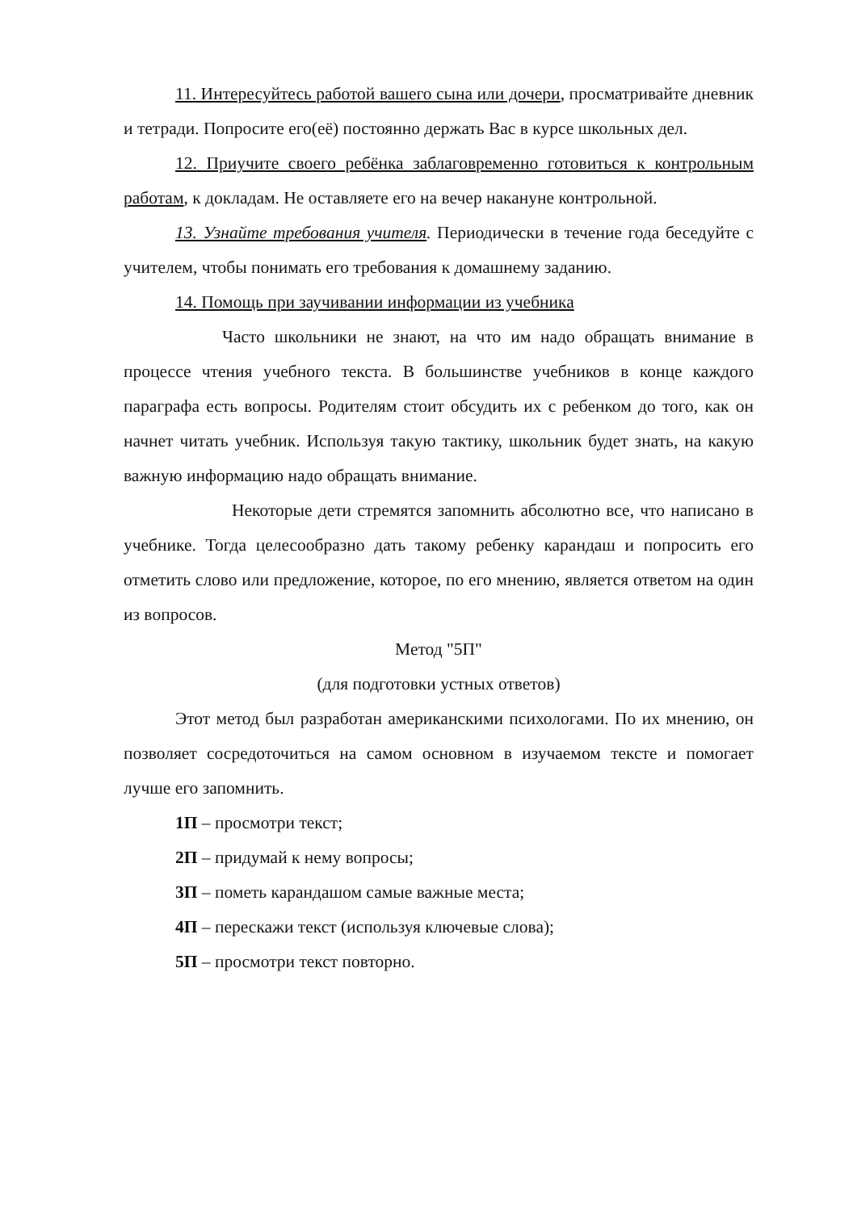11. Интересуйтесь работой вашего сына или дочери, просматривайте дневник и тетради. Попросите его(её) постоянно держать Вас в курсе школьных дел.
12. Приучите своего ребёнка заблаговременно готовиться к контрольным работам, к докладам. Не оставляете его на вечер накануне контрольной.
13. Узнайте требования учителя. Периодически в течение года беседуйте с учителем, чтобы понимать его требования к домашнему заданию.
14. Помощь при заучивании информации из учебника
Часто школьники не знают, на что им надо обращать внимание в процессе чтения учебного текста. В большинстве учебников в конце каждого параграфа есть вопросы. Родителям стоит обсудить их с ребенком до того, как он начнет читать учебник. Используя такую тактику, школьник будет знать, на какую важную информацию надо обращать внимание.
Некоторые дети стремятся запомнить абсолютно все, что написано в учебнике. Тогда целесообразно дать такому ребенку карандаш и попросить его отметить слово или предложение, которое, по его мнению, является ответом на один из вопросов.
Метод "5П"
(для подготовки устных ответов)
Этот метод был разработан американскими психологами. По их мнению, он позволяет сосредоточиться на самом основном в изучаемом тексте и помогает лучше его запомнить.
1П – просмотри текст;
2П – придумай к нему вопросы;
3П – пометь карандашом самые важные места;
4П – перескажи текст (используя ключевые слова);
5П – просмотри текст повторно.